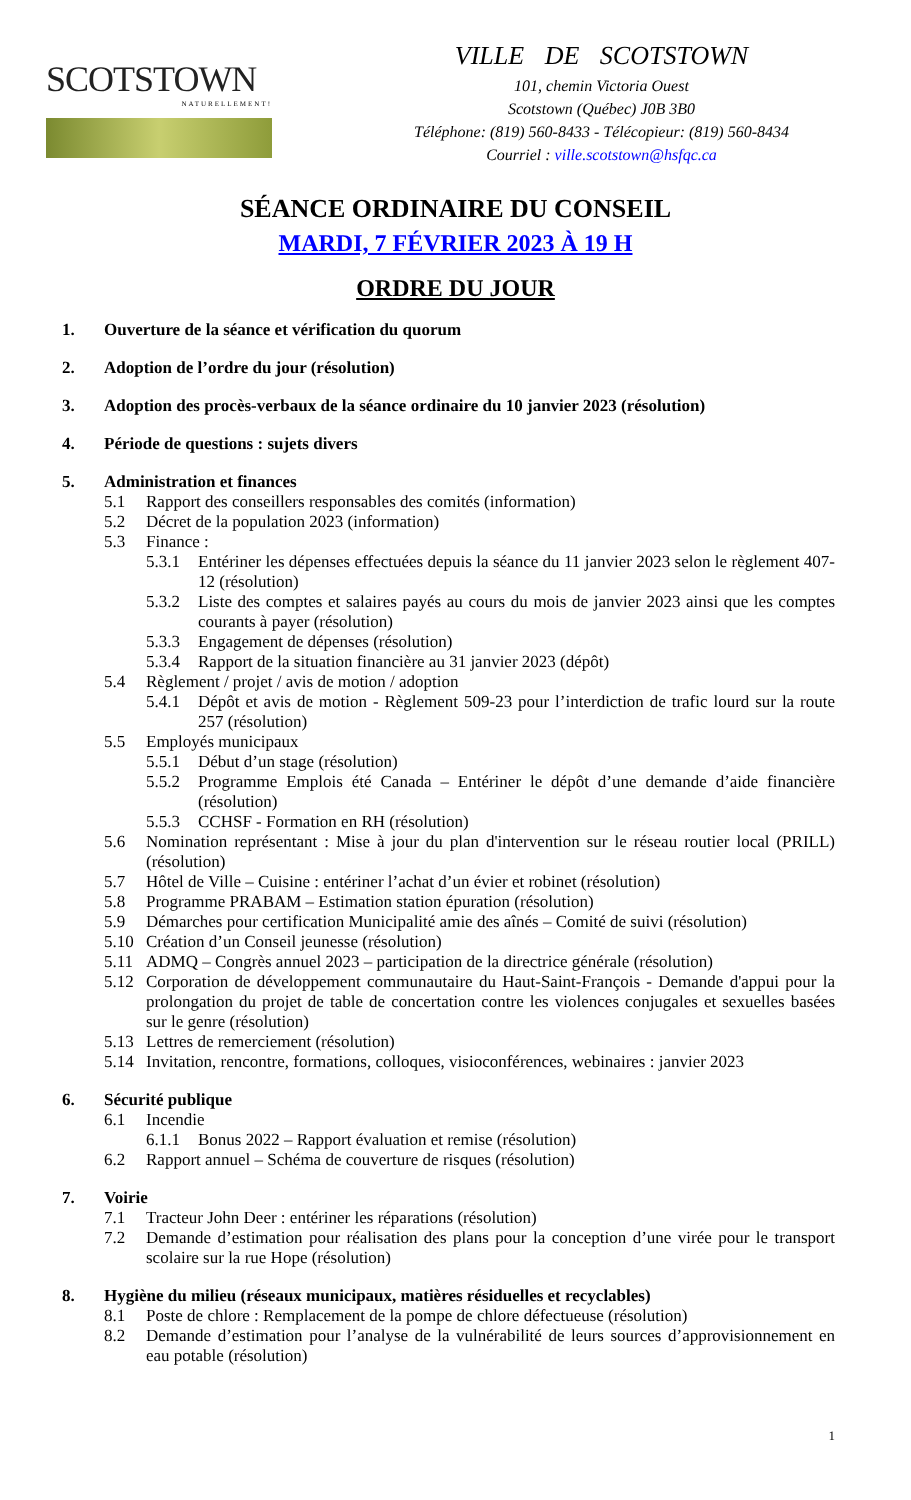SCOTSTOWN
NATURELLEMENT!
VILLE DE SCOTSTOWN
101, chemin Victoria Ouest
Scotstown (Québec) J0B 3B0
Téléphone: (819) 560-8433 - Télécopieur: (819) 560-8434
Courriel : ville.scotstown@hsfqc.ca
SÉANCE ORDINAIRE DU CONSEIL
MARDI, 7 FÉVRIER 2023 À 19 H
ORDRE DU JOUR
1. Ouverture de la séance et vérification du quorum
2. Adoption de l’ordre du jour (résolution)
3. Adoption des procès-verbaux de la séance ordinaire du 10 janvier 2023 (résolution)
4. Période de questions : sujets divers
5. Administration et finances
5.1 Rapport des conseillers responsables des comités (information)
5.2 Décret de la population 2023 (information)
5.3 Finance :
5.3.1 Entériner les dépenses effectuées depuis la séance du 11 janvier 2023 selon le règlement 407-12 (résolution)
5.3.2 Liste des comptes et salaires payés au cours du mois de janvier 2023 ainsi que les comptes courants à payer (résolution)
5.3.3 Engagement de dépenses (résolution)
5.3.4 Rapport de la situation financière au 31 janvier 2023 (dépôt)
5.4 Règlement / projet / avis de motion / adoption
5.4.1 Dépôt et avis de motion - Règlement 509-23 pour l’interdiction de trafic lourd sur la route 257 (résolution)
5.5 Employés municipaux
5.5.1 Début d’un stage (résolution)
5.5.2 Programme Emplois été Canada – Entériner le dépôt d’une demande d’aide financière (résolution)
5.5.3 CCHSF - Formation en RH (résolution)
5.6 Nomination représentant : Mise à jour du plan d'intervention sur le réseau routier local (PRILL) (résolution)
5.7 Hôtel de Ville – Cuisine : entériner l’achat d’un évier et robinet (résolution)
5.8 Programme PRABAM – Estimation station épuration (résolution)
5.9 Démarches pour certification Municipalité amie des aînés – Comité de suivi (résolution)
5.10 Création d’un Conseil jeunesse (résolution)
5.11 ADMQ – Congrès annuel 2023 – participation de la directrice générale (résolution)
5.12 Corporation de développement communautaire du Haut-Saint-François - Demande d'appui pour la prolongation du projet de table de concertation contre les violences conjugales et sexuelles basées sur le genre (résolution)
5.13 Lettres de remerciement (résolution)
5.14 Invitation, rencontre, formations, colloques, visioconférences, webinaires : janvier 2023
6. Sécurité publique
6.1 Incendie
6.1.1 Bonus 2022 – Rapport évaluation et remise (résolution)
6.2 Rapport annuel – Schéma de couverture de risques (résolution)
7. Voirie
7.1 Tracteur John Deer : entériner les réparations (résolution)
7.2 Demande d’estimation pour réalisation des plans pour la conception d’une virée pour le transport scolaire sur la rue Hope (résolution)
8. Hygiène du milieu (réseaux municipaux, matières résiduelles et recyclables)
8.1 Poste de chlore : Remplacement de la pompe de chlore défectueuse (résolution)
8.2 Demande d’estimation pour l’analyse de la vulnérabilité de leurs sources d’approvisionnement en eau potable (résolution)
1